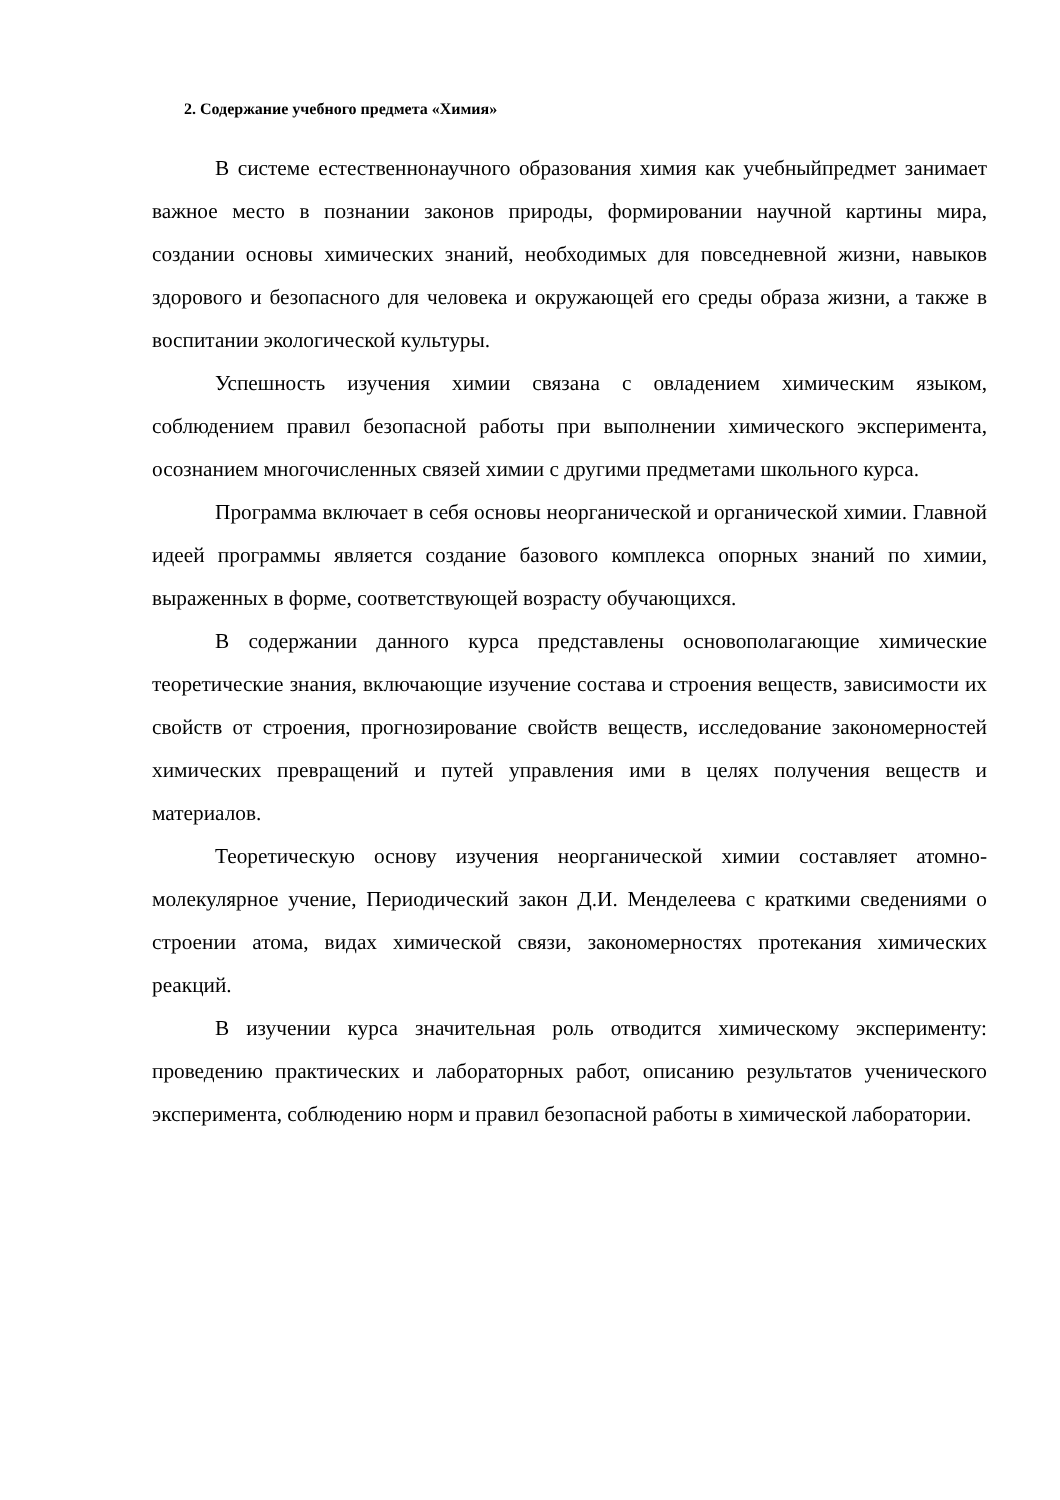2. Содержание учебного предмета «Химия»
В системе естественнонаучного образования химия как учебныйпредмет занимает важное место в познании законов природы, формировании научной картины мира, создании основы химических знаний, необходимых для повседневной жизни, навыков здорового и безопасного для человека и окружающей его среды образа жизни, а также в воспитании экологической культуры.
Успешность изучения химии связана с овладением химическим языком, соблюдением правил безопасной работы при выполнении химического эксперимента, осознанием многочисленных связей химии с другими предметами школьного курса.
Программа включает в себя основы неорганической и органической химии. Главной идеей программы является создание базового комплекса опорных знаний по химии, выраженных в форме, соответствующей возрасту обучающихся.
В содержании данного курса представлены основополагающие химические теоретические знания, включающие изучение состава и строения веществ, зависимости их свойств от строения, прогнозирование свойств веществ, исследование закономерностей химических превращений и путей управления ими в целях получения веществ и материалов.
Теоретическую основу изучения неорганической химии составляет атомно-молекулярное учение, Периодический закон Д.И. Менделеева с краткими сведениями о строении атома, видах химической связи, закономерностях протекания химических реакций.
В изучении курса значительная роль отводится химическому эксперименту: проведению практических и лабораторных работ, описанию результатов ученического эксперимента, соблюдению норм и правил безопасной работы в химической лаборатории.